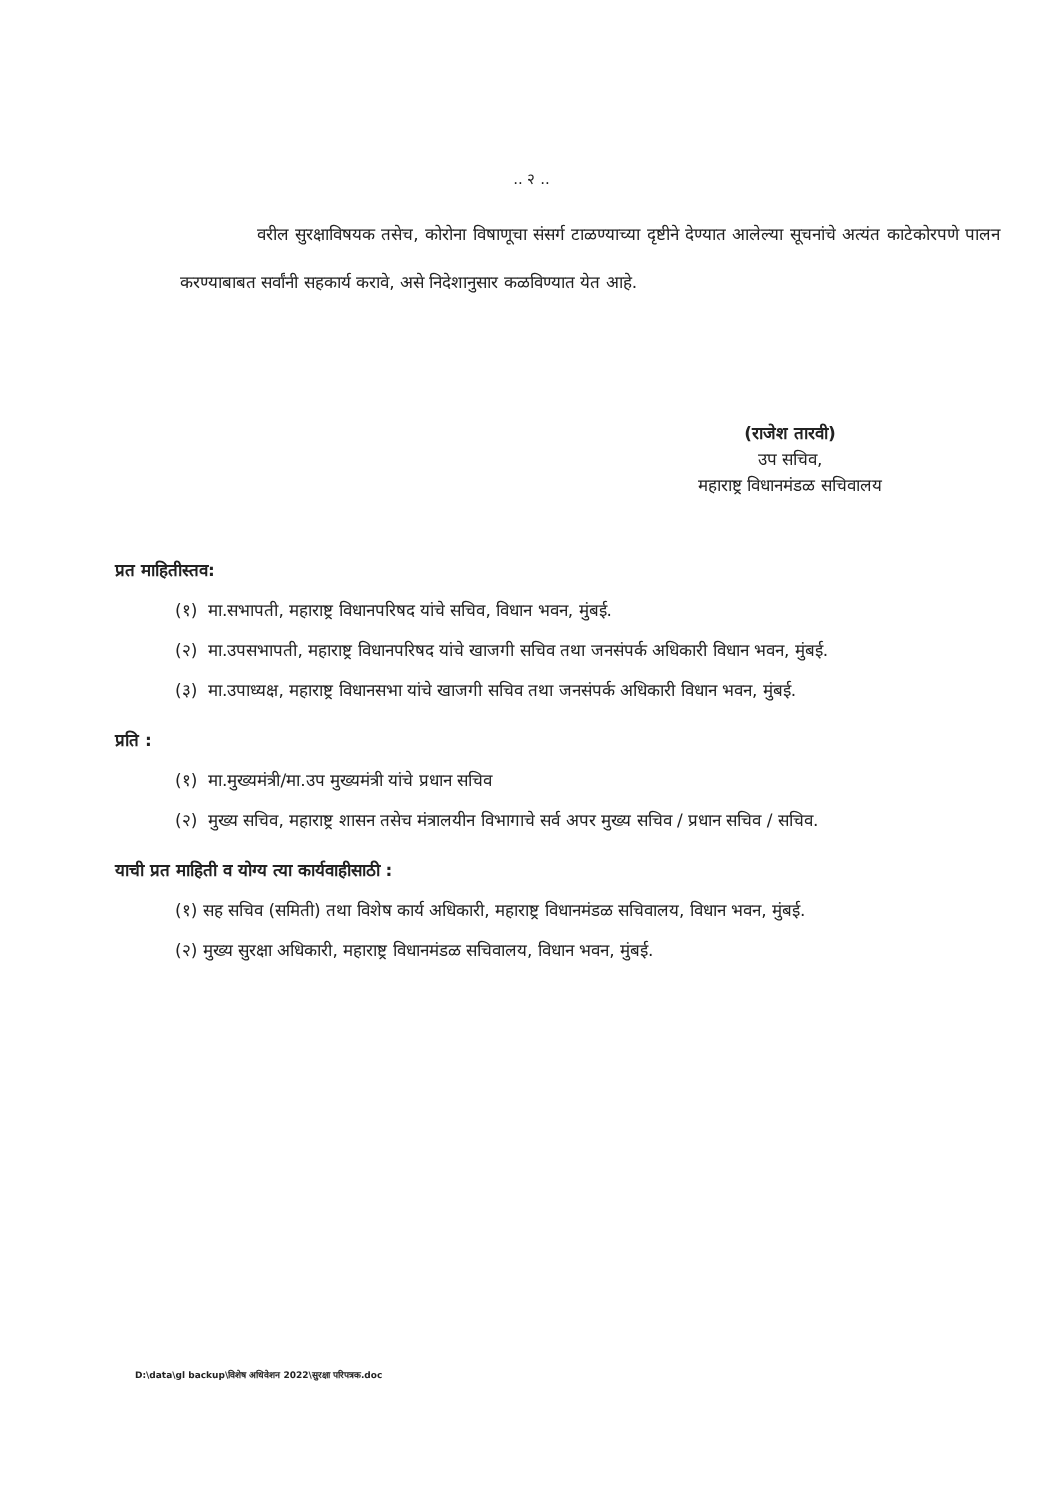.. २ ..
वरील सुरक्षाविषयक तसेच, कोरोना विषाणूचा संसर्ग टाळण्याच्या दृष्टीने देण्यात आलेल्या सूचनांचे अत्यंत काटेकोरपणे पालन करण्याबाबत सर्वांनी सहकार्य करावे, असे निदेशानुसार कळविण्यात येत आहे.
(राजेश तारवी)
उप सचिव,
महाराष्ट्र विधानमंडळ सचिवालय
प्रत माहितीस्तव:
(१) मा.सभापती, महाराष्ट्र विधानपरिषद यांचे सचिव, विधान भवन, मुंबई.
(२) मा.उपसभापती, महाराष्ट्र विधानपरिषद यांचे खाजगी सचिव तथा जनसंपर्क अधिकारी विधान भवन, मुंबई.
(३) मा.उपाध्यक्ष, महाराष्ट्र विधानसभा यांचे खाजगी सचिव तथा जनसंपर्क अधिकारी विधान भवन, मुंबई.
प्रति :
(१) मा.मुख्यमंत्री/मा.उप मुख्यमंत्री यांचे प्रधान सचिव
(२) मुख्य सचिव, महाराष्ट्र शासन तसेच मंत्रालयीन विभागाचे सर्व अपर मुख्य सचिव / प्रधान सचिव / सचिव.
याची प्रत माहिती व योग्य त्या कार्यवाहीसाठी :
(१) सह सचिव (समिती) तथा विशेष कार्य अधिकारी, महाराष्ट्र विधानमंडळ सचिवालय, विधान भवन, मुंबई.
(२) मुख्य सुरक्षा अधिकारी, महाराष्ट्र विधानमंडळ सचिवालय, विधान भवन, मुंबई.
D:\data\gl backup\विशेष अधिवेशन 2022\सुरक्षा परिपत्रक.doc